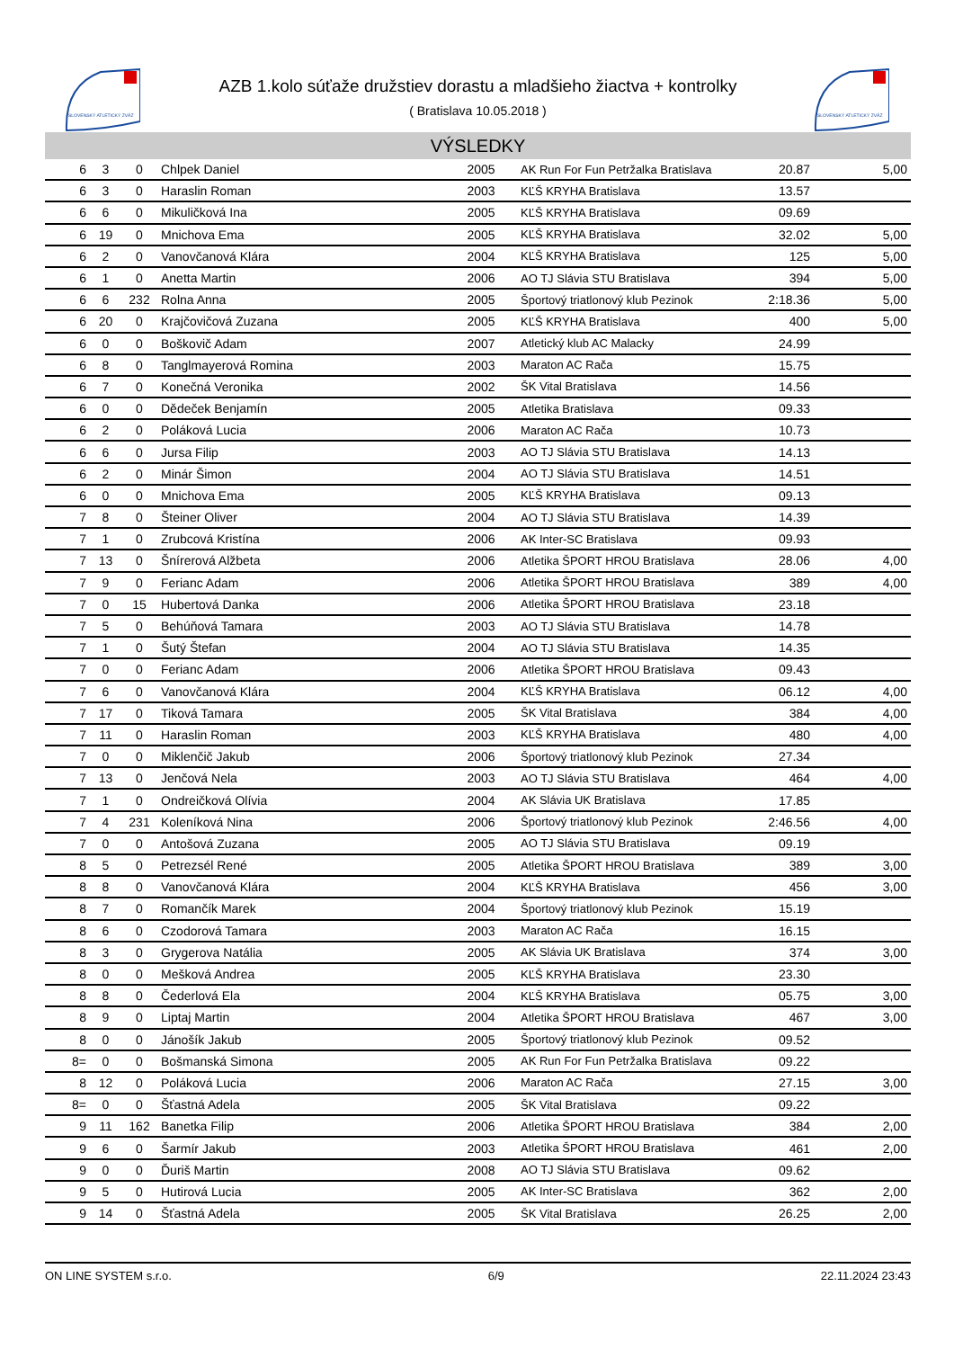SLOVENSKÝ ATLETICKÝ ZVÄZ
SLOVENSKÝ ATLETICKÝ ZVÄZ
AZB 1.kolo súťaže družstiev dorastu a mladšieho žiactva + kontrolky
( Bratislava 10.05.2018 )
VÝSLEDKY
| 6 | 3 | 0 | Chlpek Daniel | 2005 | AK Run For Fun Petržalka Bratislava | 20.87 | 5,00 |
| 6 | 3 | 0 | Haraslin Roman | 2003 | KĽŠ KRYHA Bratislava | 13.57 | |
| 6 | 6 | 0 | Mikuličková Ina | 2005 | KĽŠ KRYHA Bratislava | 09.69 | |
| 6 | 19 | 0 | Mnichova Ema | 2005 | KĽŠ KRYHA Bratislava | 32.02 | 5,00 |
| 6 | 2 | 0 | Vanovčanová Klára | 2004 | KĽŠ KRYHA Bratislava | 125 | 5,00 |
| 6 | 1 | 0 | Anetta Martin | 2006 | AO TJ Slávia STU Bratislava | 394 | 5,00 |
| 6 | 6 | 232 | Rolna Anna | 2005 | Športový triatlonový klub Pezinok | 2:18.36 | 5,00 |
| 6 | 20 | 0 | Krajčovičová Zuzana | 2005 | KĽŠ KRYHA Bratislava | 400 | 5,00 |
| 6 | 0 | 0 | Boškovič Adam | 2007 | Atletický klub AC Malacky | 24.99 | |
| 6 | 8 | 0 | Tanglmayerová Romina | 2003 | Maraton AC Rača | 15.75 | |
| 6 | 7 | 0 | Konečná Veronika | 2002 | ŠK Vital Bratislava | 14.56 | |
| 6 | 0 | 0 | Dědeček Benjamín | 2005 | Atletika Bratislava | 09.33 | |
| 6 | 2 | 0 | Poláková Lucia | 2006 | Maraton AC Rača | 10.73 | |
| 6 | 6 | 0 | Jursa Filip | 2003 | AO TJ Slávia STU Bratislava | 14.13 | |
| 6 | 2 | 0 | Minár Šimon | 2004 | AO TJ Slávia STU Bratislava | 14.51 | |
| 6 | 0 | 0 | Mnichova Ema | 2005 | KĽŠ KRYHA Bratislava | 09.13 | |
| 7 | 8 | 0 | Šteiner Oliver | 2004 | AO TJ Slávia STU Bratislava | 14.39 | |
| 7 | 1 | 0 | Zrubcová Kristína | 2006 | AK Inter-SC Bratislava | 09.93 | |
| 7 | 13 | 0 | Šnírerová Alžbeta | 2006 | Atletika ŠPORT HROU Bratislava | 28.06 | 4,00 |
| 7 | 9 | 0 | Ferianc Adam | 2006 | Atletika ŠPORT HROU Bratislava | 389 | 4,00 |
| 7 | 0 | 15 | Hubertová Danka | 2006 | Atletika ŠPORT HROU Bratislava | 23.18 | |
| 7 | 5 | 0 | Behúňová Tamara | 2003 | AO TJ Slávia STU Bratislava | 14.78 | |
| 7 | 1 | 0 | Šutý Štefan | 2004 | AO TJ Slávia STU Bratislava | 14.35 | |
| 7 | 0 | 0 | Ferianc Adam | 2006 | Atletika ŠPORT HROU Bratislava | 09.43 | |
| 7 | 6 | 0 | Vanovčanová Klára | 2004 | KĽŠ KRYHA Bratislava | 06.12 | 4,00 |
| 7 | 17 | 0 | Tiková Tamara | 2005 | ŠK Vital Bratislava | 384 | 4,00 |
| 7 | 11 | 0 | Haraslin Roman | 2003 | KĽŠ KRYHA Bratislava | 480 | 4,00 |
| 7 | 0 | 0 | Miklenčič Jakub | 2006 | Športový triatlonový klub Pezinok | 27.34 | |
| 7 | 13 | 0 | Jenčová Nela | 2003 | AO TJ Slávia STU Bratislava | 464 | 4,00 |
| 7 | 1 | 0 | Ondreičková Olívia | 2004 | AK Slávia UK Bratislava | 17.85 | |
| 7 | 4 | 231 | Koleníková Nina | 2006 | Športový triatlonový klub Pezinok | 2:46.56 | 4,00 |
| 7 | 0 | 0 | Antošová Zuzana | 2005 | AO TJ Slávia STU Bratislava | 09.19 | |
| 8 | 5 | 0 | Petrezsél René | 2005 | Atletika ŠPORT HROU Bratislava | 389 | 3,00 |
| 8 | 8 | 0 | Vanovčanová Klára | 2004 | KĽŠ KRYHA Bratislava | 456 | 3,00 |
| 8 | 7 | 0 | Romančík Marek | 2004 | Športový triatlonový klub Pezinok | 15.19 | |
| 8 | 6 | 0 | Czodorová Tamara | 2003 | Maraton AC Rača | 16.15 | |
| 8 | 3 | 0 | Grygerova Natália | 2005 | AK Slávia UK Bratislava | 374 | 3,00 |
| 8 | 0 | 0 | Mešková Andrea | 2005 | KĽŠ KRYHA Bratislava | 23.30 | |
| 8 | 8 | 0 | Čederlová Ela | 2004 | KĽŠ KRYHA Bratislava | 05.75 | 3,00 |
| 8 | 9 | 0 | Liptaj Martin | 2004 | Atletika ŠPORT HROU Bratislava | 467 | 3,00 |
| 8 | 0 | 0 | Jánošík Jakub | 2005 | Športový triatlonový klub Pezinok | 09.52 | |
| 8= | 0 | 0 | Bošmanská Simona | 2005 | AK Run For Fun Petržalka Bratislava | 09.22 | |
| 8 | 12 | 0 | Poláková Lucia | 2006 | Maraton AC Rača | 27.15 | 3,00 |
| 8= | 0 | 0 | Šťastná Adela | 2005 | ŠK Vital Bratislava | 09.22 | |
| 9 | 11 | 162 | Banetka Filip | 2006 | Atletika ŠPORT HROU Bratislava | 384 | 2,00 |
| 9 | 6 | 0 | Šarmír Jakub | 2003 | Atletika ŠPORT HROU Bratislava | 461 | 2,00 |
| 9 | 0 | 0 | Ďuriš Martin | 2008 | AO TJ Slávia STU Bratislava | 09.62 | |
| 9 | 5 | 0 | Hutirová Lucia | 2005 | AK Inter-SC Bratislava | 362 | 2,00 |
| 9 | 14 | 0 | Šťastná Adela | 2005 | ŠK Vital Bratislava | 26.25 | 2,00 |
ON LINE SYSTEM s.r.o. 6/9 22.11.2024 23:43